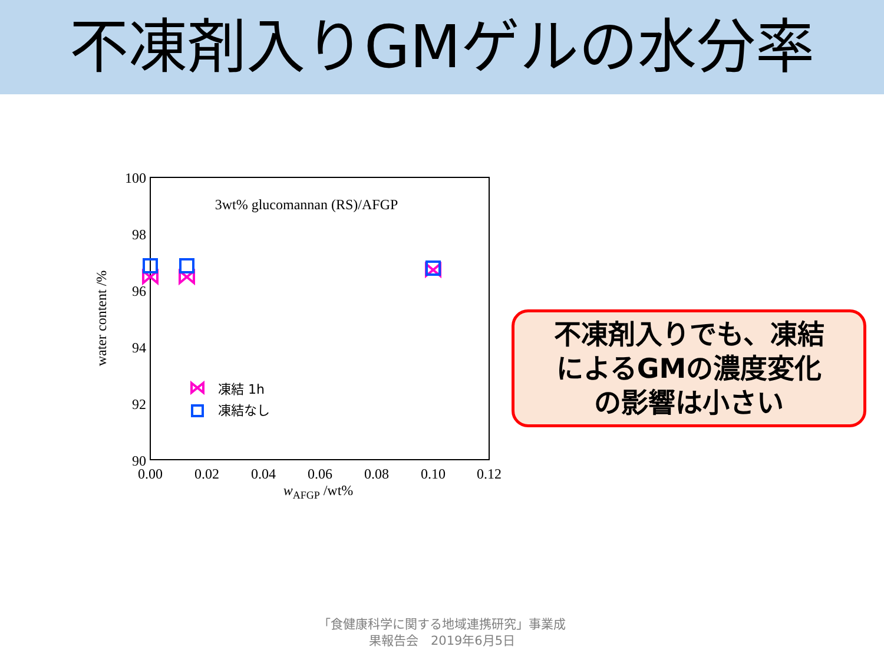不凍剤入りGMゲルの水分率
3wt% glucomannan (RS)/AFGP
100
98
96
94
92
90
0.00
0.02
0.04
0.06
0.08
0.10
0.12
wAFGP /wt%
water content /%
凍結 1h
凍結なし
不凍剤入りでも、凍結
によるGMの濃度変化
の影響は小さい
「食健康科学に関する地域連携研究」事業成
果報告会　2019年6月5日